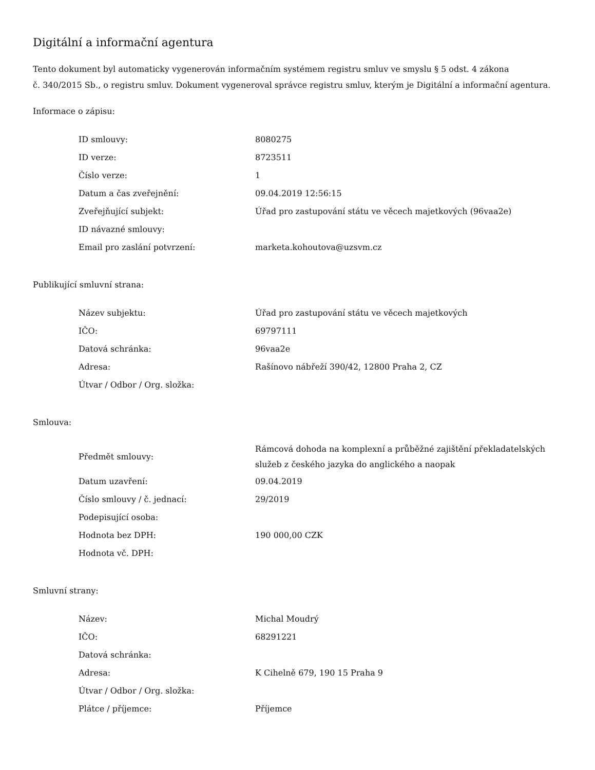Digitální a informační agentura
Tento dokument byl automaticky vygenerován informačním systémem registru smluv ve smyslu § 5 odst. 4 zákona
č. 340/2015 Sb., o registru smluv. Dokument vygeneroval správce registru smluv, kterým je Digitální a informační agentura.
Informace o zápisu:
| ID smlouvy: | 8080275 |
| ID verze: | 8723511 |
| Číslo verze: | 1 |
| Datum a čas zveřejnění: | 09.04.2019 12:56:15 |
| Zveřejňující subjekt: | Úřad pro zastupování státu ve věcech majetkových (96vaa2e) |
| ID návazné smlouvy: | |
| Email pro zaslání potvrzení: | marketa.kohoutova@uzsvm.cz |
Publikující smluvní strana:
| Název subjektu: | Úřad pro zastupování státu ve věcech majetkových |
| IČO: | 69797111 |
| Datová schránka: | 96vaa2e |
| Adresa: | Rašínovo nábřeží 390/42, 12800 Praha 2, CZ |
| Útvar / Odbor / Org. složka: | |
Smlouva:
| Předmět smlouvy: | Rámcová dohoda na komplexní a průběžné zajištění překladatelských služeb z českého jazyka do anglického a naopak |
| Datum uzavření: | 09.04.2019 |
| Číslo smlouvy / č. jednací: | 29/2019 |
| Podepisující osoba: | |
| Hodnota bez DPH: | 190 000,00 CZK |
| Hodnota vč. DPH: | |
Smluvní strany:
| Název: | Michal Moudrý |
| IČO: | 68291221 |
| Datová schránka: | |
| Adresa: | K Cihelně 679, 190 15 Praha 9 |
| Útvar / Odbor / Org. složka: | |
| Plátce / příjemce: | Příjemce |